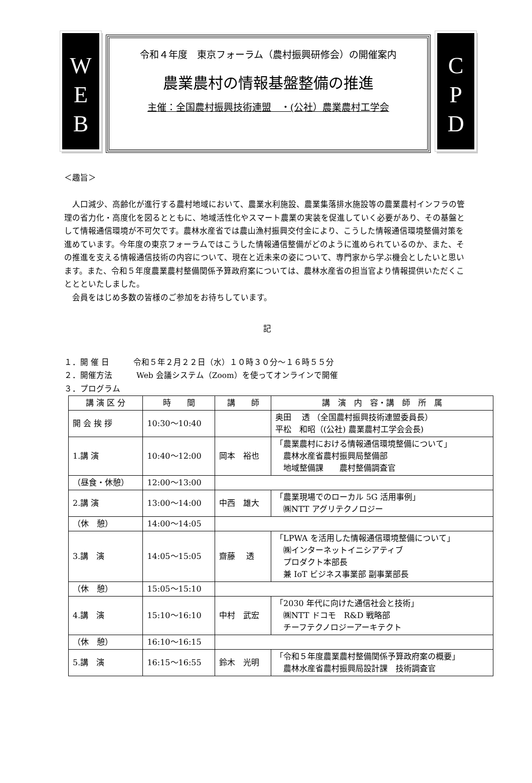W
E
B
令和４年度　東京フォーラム（農村振興研修会）の開催案内
農業農村の情報基盤整備の推進
主催：全国農村振興技術連盟　・(公社）農業農村工学会
C
P
D
＜趣旨＞
　人口減少、高齢化が進行する農村地域において、農業水利施設、農業集落排水施設等の農業農村インフラの管理の省力化・高度化を図るとともに、地域活性化やスマート農業の実装を促進していく必要があり、その基盤として情報通信環境が不可欠です。農林水産省では農山漁村振興交付金により、こうした情報通信環境整備対策を進めています。今年度の東京フォーラムではこうした情報通信整備がどのように進められているのか、また、その推進を支える情報通信技術の内容について、現在と近未来の姿について、専門家から学ぶ機会としたいと思います。また、令和５年度農業農村整備関係予算政府案については、農林水産省の担当官より情報提供いただくこととといたしました。
　会員をはじめ多数の皆様のご参加をお待ちしています。
記
１．開 催 日　　　令和５年２月２２日（水）１０時３０分～１６時５５分
２．開催方法　　　Web 会議システム（Zoom）を使ってオンラインで開催
３．プログラム
| 講 演 区 分 | 時 間 | 講 師 | 講 演 内 容・講 師 所 属 |
| --- | --- | --- | --- |
| 開 会 挨 拶 | 10:30～10:40 | | 奥田 透 （全国農村振興技術連盟委員長） 平松 和昭（(公社) 農業農村工学会会長) |
| 1.講 演 | 10:40～12:00 | 岡本 裕也 | 「農業農村における情報通信環境整備について」 農林水産省農村振興局整備部 地域整備課 農村整備調査官 |
| （昼食・休憩） | 12:00～13:00 | | |
| 2.講 演 | 13:00～14:00 | 中西 雄大 | 「農業現場でのローカル 5G 活用事例」 ㈱NTT アグリテクノロジー |
| （休 憩） | 14:00～14:05 | | |
| 3.講 演 | 14:05～15:05 | 齋藤 透 | 「LPWA を活用した情報通信環境整備について」 ㈱インターネットイニシアティブ プロダクト本部長 兼 IoT ビジネス事業部 副事業部長 |
| （休 憩） | 15:05～15:10 | | |
| 4.講 演 | 15:10～16:10 | 中村 武宏 | 「2030 年代に向けた通信社会と技術」 ㈱NTT ドコモ R&D 戦略部 チーフテクノロジーアーキテクト |
| （休 憩） | 16:10～16:15 | | |
| 5.講 演 | 16:15～16:55 | 鈴木 光明 | 「令和５年度農業農村整備関係予算政府案の概要」 農林水産省農村振興局設計課 技術調査官 |